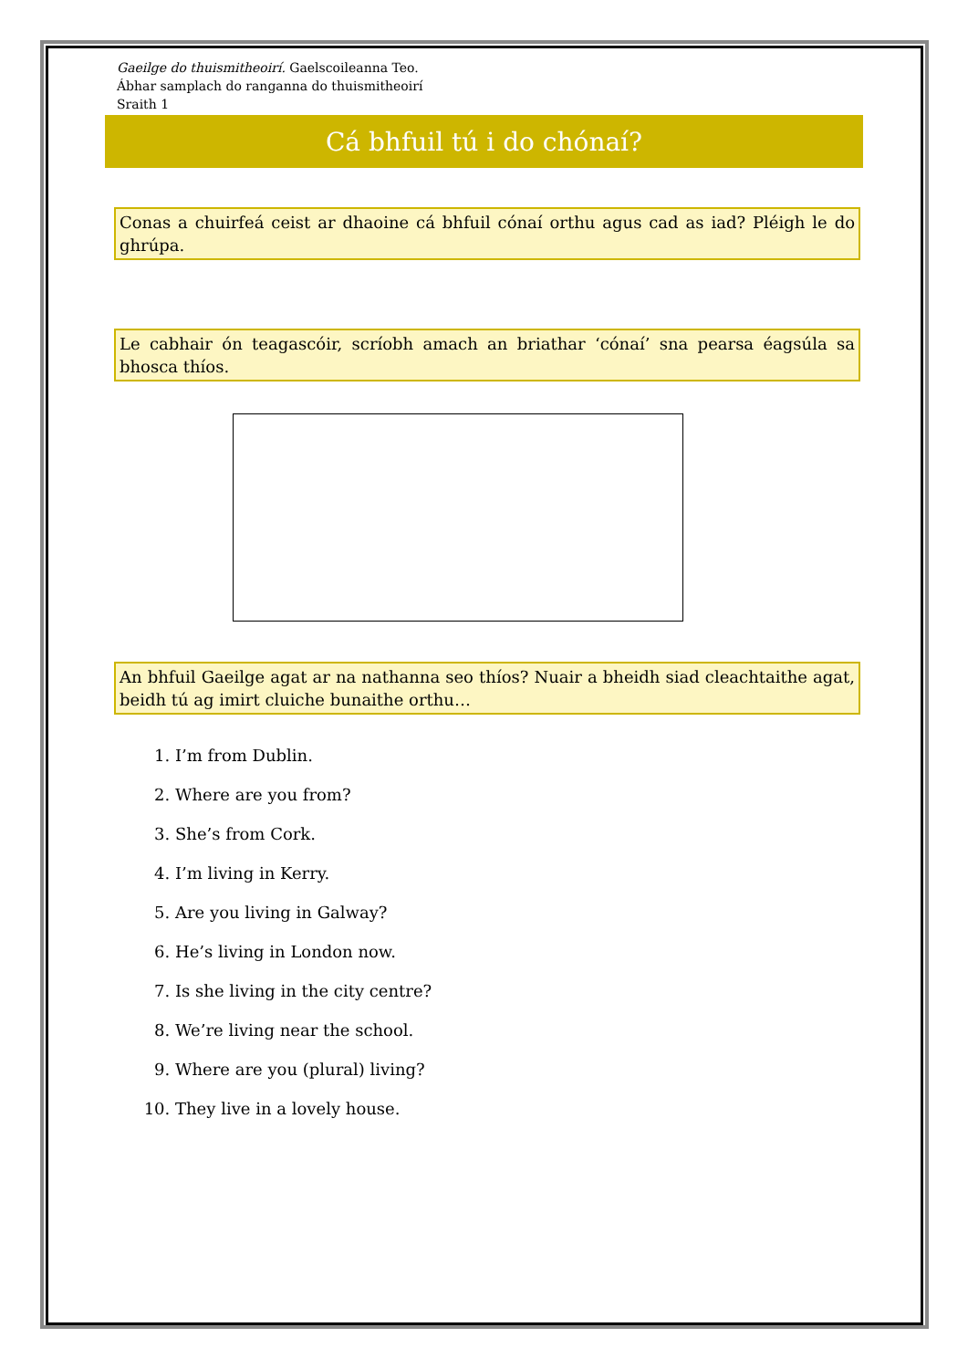Gaeilge do thuismitheoirí. Gaelscoileanna Teo.
Ábhar samplach do ranganna do thuismitheoirí
Sraith 1
Cá bhfuil tú i do chónaí?
Conas a chuirfeá ceist ar dhaoine cá bhfuil cónaí orthu agus cad as iad? Pléigh le do ghrúpa.
Le cabhair ón teagascóir, scríobh amach an briathar ‘cónaí’ sna pearsa éagsúla sa bhosca thíos.
An bhfuil Gaeilge agat ar na nathanna seo thíos? Nuair a bheidh siad cleachtaithe agat, beidh tú ag imirt cluiche bunaithe orthu…
1. I’m from Dublin.
2. Where are you from?
3. She’s from Cork.
4. I’m living in Kerry.
5. Are you living in Galway?
6. He’s living in London now.
7. Is she living in the city centre?
8. We’re living near the school.
9. Where are you (plural) living?
10. They live in a lovely house.